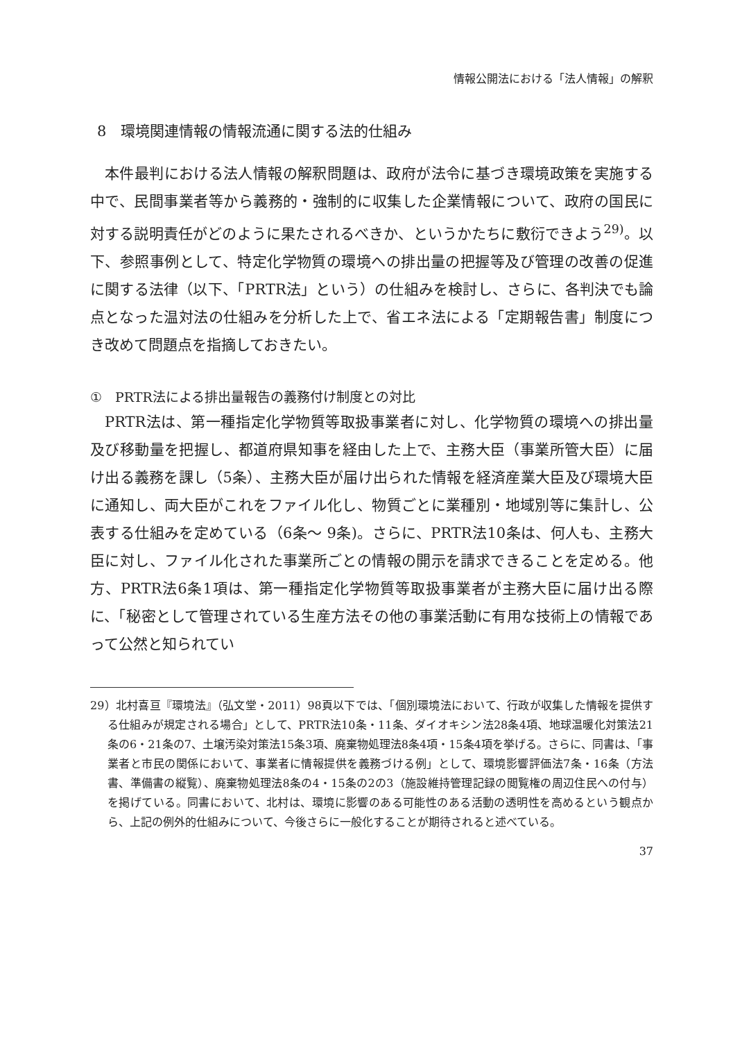情報公開法における「法人情報」の解釈
8　環境関連情報の情報流通に関する法的仕組み
本件最判における法人情報の解釈問題は、政府が法令に基づき環境政策を実施する中で、民間事業者等から義務的・強制的に収集した企業情報について、政府の国民に対する説明責任がどのように果たされるべきか、というかたちに敷衍できよう<sup>29)</sup>。以下、参照事例として、特定化学物質の環境への排出量の把握等及び管理の改善の促進に関する法律（以下、「PRTR法」という）の仕組みを検討し、さらに、各判決でも論点となった温対法の仕組みを分析した上で、省エネ法による「定期報告書」制度につき改めて問題点を指摘しておきたい。
①　PRTR法による排出量報告の義務付け制度との対比
PRTR法は、第一種指定化学物質等取扱事業者に対し、化学物質の環境への排出量及び移動量を把握し、都道府県知事を経由した上で、主務大臣（事業所管大臣）に届け出る義務を課し（5条）、主務大臣が届け出られた情報を経済産業大臣及び環境大臣に通知し、両大臣がこれをファイル化し、物質ごとに業種別・地域別等に集計し、公表する仕組みを定めている（6条〜 9条)。さらに、PRTR法10条は、何人も、主務大臣に対し、ファイル化された事業所ごとの情報の開示を請求できることを定める。他方、PRTR法6条1項は、第一種指定化学物質等取扱事業者が主務大臣に届け出る際に、「秘密として管理されている生産方法その他の事業活動に有用な技術上の情報であって公然と知られてい
29）北村喜亘『環境法』（弘文堂・2011）98頁以下では、「個別環境法において、行政が収集した情報を提供する仕組みが規定される場合」として、PRTR法10条・11条、ダイオキシン法28条4項、地球温暖化対策法21条の6・21条の7、土壌汚染対策法15条3項、廃棄物処理法8条4項・15条4項を挙げる。さらに、同書は、「事業者と市民の関係において、事業者に情報提供を義務づける例」として、環境影響評価法7条・16条（方法書、準備書の縦覧）、廃棄物処理法8条の4・15条の2の3（施設維持管理記録の閲覧権の周辺住民への付与）を掲げている。同書において、北村は、環境に影響のある可能性のある活動の透明性を高めるという観点から、上記の例外的仕組みについて、今後さらに一般化することが期待されると述べている。
37